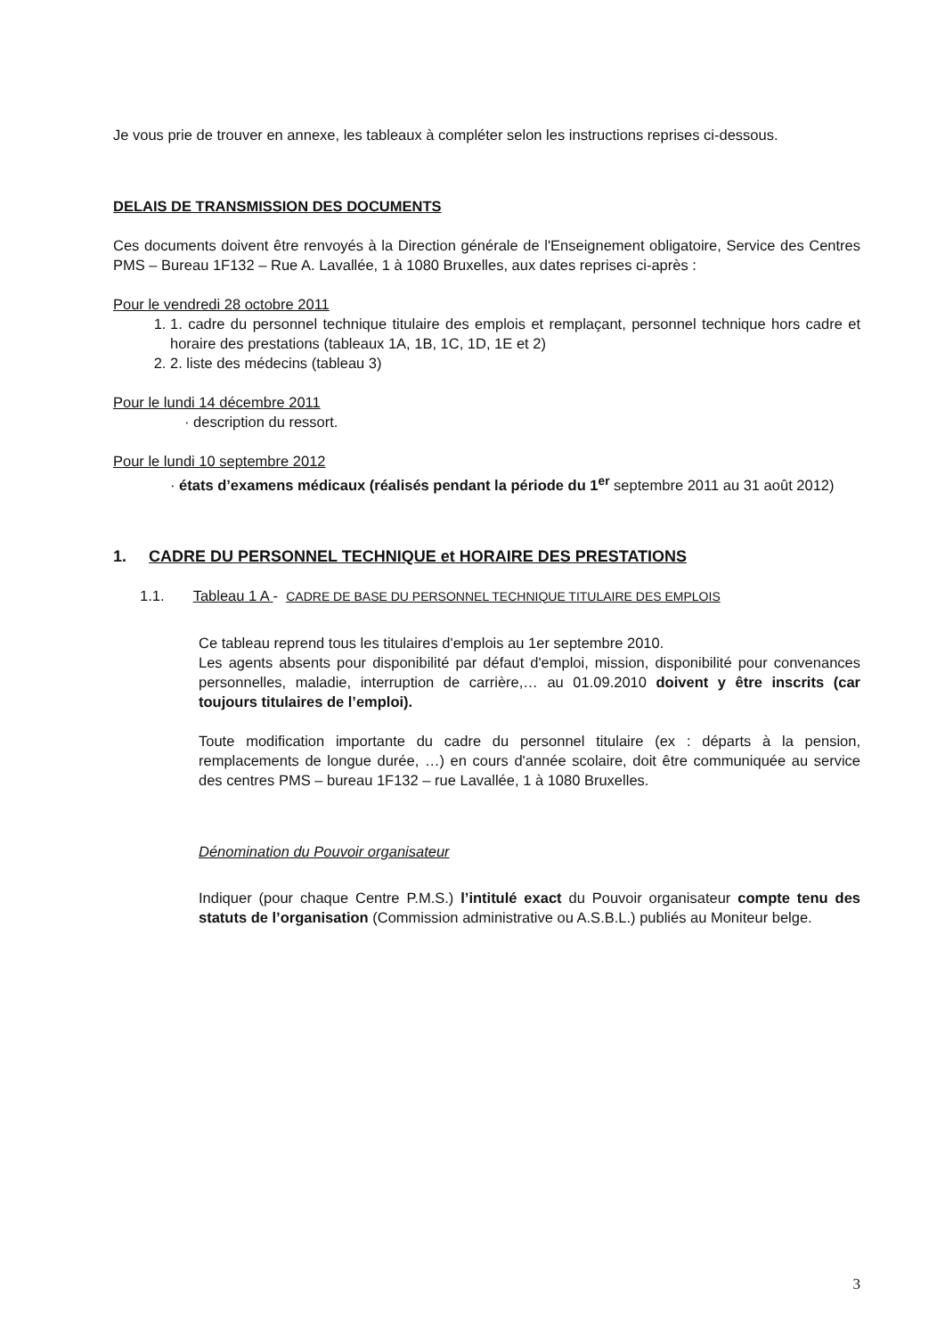Je vous prie de trouver en annexe, les tableaux à compléter selon les instructions reprises ci-dessous.
DELAIS DE TRANSMISSION DES DOCUMENTS
Ces documents doivent être renvoyés à la Direction générale de l'Enseignement obligatoire, Service des Centres PMS – Bureau 1F132 – Rue A. Lavallée, 1 à 1080 Bruxelles, aux dates reprises ci-après :
Pour le vendredi 28 octobre 2011
1. 1. cadre du personnel technique titulaire des emplois et remplaçant, personnel technique hors cadre et horaire des prestations (tableaux 1A, 1B, 1C, 1D, 1E et 2)
2. 2. liste des médecins (tableau 3)
Pour le lundi 14 décembre 2011
· description du ressort.
Pour le lundi 10 septembre 2012
· états d’examens médicaux (réalisés pendant la période du 1<sup>er</sup> septembre 2011 au 31 août 2012)
1. CADRE DU PERSONNEL TECHNIQUE et HORAIRE DES PRESTATIONS
1.1. Tableau 1 A - CADRE DE BASE DU PERSONNEL TECHNIQUE TITULAIRE DES EMPLOIS
Ce tableau reprend tous les titulaires d'emplois au 1er septembre 2010.
Les agents absents pour disponibilité par défaut d'emploi, mission, disponibilité pour convenances personnelles, maladie, interruption de carrière,… au 01.09.2010 doivent y être inscrits (car toujours titulaires de l’emploi).
Toute modification importante du cadre du personnel titulaire (ex : départs à la pension, remplacements de longue durée, …) en cours d'année scolaire, doit être communiquée au service des centres PMS – bureau 1F132 – rue Lavallée, 1 à 1080 Bruxelles.
Dénomination du Pouvoir organisateur
Indiquer (pour chaque Centre P.M.S.) l’intitulé exact du Pouvoir organisateur compte tenu des statuts de l’organisation (Commission administrative ou A.S.B.L.) publiés au Moniteur belge.
3